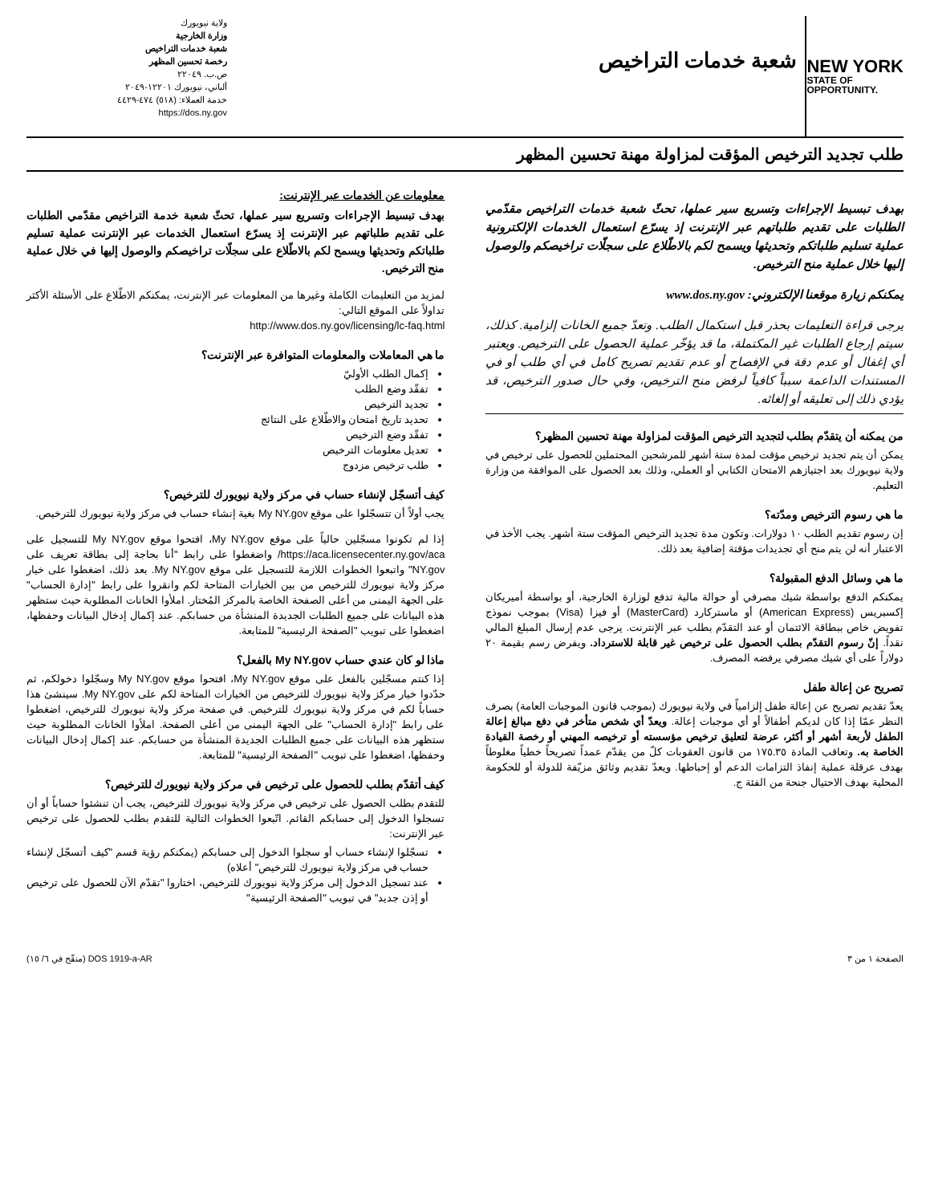NEW YORK
STATE OF
OPPORTUNITY.
شعبة خدمات التراخيص
ولاية نيويورك
وزارة الخارجية
شعبة خدمات التراخيص
رخصة تحسين المظهر
ص.ب. ٢٢٠٤٩
ألباني، نيويورك ١٢٢٠١-٢٠٤٩
خدمة العملاء: (٥١٨) ٤٧٤-٤٤٢٩
https://dos.ny.gov
طلب تجديد الترخيص المؤقت لمزاولة مهنة تحسين المظهر
بهدف تبسيط الإجراءات وتسريع سير عملها، تحثّ شعبة خدمات التراخيص مقدّمي الطلبات على تقديم طلباتهم عبر الإنترنت إذ يسرّع استعمال الخدمات الإلكترونية عملية تسليم طلباتكم وتحديثها ويسمح لكم بالاطّلاع على سجلّات تراخيصكم والوصول إليها خلال عملية منح الترخيص.
يمكنكم زيارة موقعنا الإلكتروني: www.dos.ny.gov
يرجى قراءة التعليمات بحذر قبل استكمال الطلب. وتعدّ جميع الخانات إلزامية. كذلك، سيتم إرجاع الطلبات غير المكتملة، ما قد يؤخّر عملية الحصول على الترخيص. ويعتبر أي إغفال أو عدم دقة في الإفصاح أو عدم تقديم تصريح كامل في أي طلب أو في المستندات الداعمة سبباً كافياً لرفض منح الترخيص، وفي حال صدور الترخيص، قد يؤدي ذلك إلى تعليقه أو إلغائه.
من يمكنه أن يتقدّم بطلب لتجديد الترخيص المؤقت لمزاولة مهنة تحسين المظهر؟
يمكن أن يتم تجديد ترخيص مؤقت لمدة ستة أشهر للمرشحين المحتملين للحصول على ترخيص في ولاية نيويورك بعد اجتيازهم الامتحان الكتابي أو العملي، وذلك بعد الحصول على الموافقة من وزارة التعليم.
ما هي رسوم الترخيص ومدّته؟
إن رسوم تقديم الطلب ١٠ دولارات. وتكون مدة تجديد الترخيص المؤقت ستة أشهر. يجب الأخذ في الاعتبار أنه لن يتم منح أي تجديدات مؤقتة إضافية بعد ذلك.
ما هي وسائل الدفع المقبولة؟
يمكنكم الدفع بواسطة شيك مصرفي أو حوالة مالية تدفع لوزارة الخارجية، أو بواسطة أميريكان إكسبريس (American Express) أو ماستركارد (MasterCard) أو فيزا (Visa) بموجب نموذج تفويض خاص ببطاقة الائتمان أو عند التقدّم بطلب عبر الإنترنت. يرجى عدم إرسال المبلغ المالي نقداً. إنّ رسوم التقدّم بطلب الحصول على ترخيص غير قابلة للاسترداد. ويفرض رسم بقيمة ٢٠ دولاراً على أي شيك مصرفي يرفضه المصرف.
تصريح عن إعالة طفل
يعدّ تقديم تصريح عن إعالة طفل إلزامياً في ولاية نيويورك (بموجب قانون الموجبات العامة) بصرف النظر عمّا إذا كان لديكم أطفالاً أو أي موجبات إعالة. ويعدّ أي شخص متأخر في دفع مبالغ إعالة الطفل لأربعة أشهر أو أكثر، عرضة لتعليق ترخيص مؤسسته أو ترخيصه المهني أو رخصة القيادة الخاصة به. وتعاقب المادة ١٧٥.٣٥ من قانون العقوبات كلّ من يقدّم عمداً تصريحاً خطياً مغلوطاً بهدف عرقلة عملية إنفاذ التزامات الدعم أو إحباطها. ويعدّ تقديم وثائق مزيّفة للدولة أو للحكومة المحلية بهدف الاحتيال جنحة من الفئة ج.
معلومات عن الخدمات عبر الإنترنت:
بهدف تبسيط الإجراءات وتسريع سير عملها، تحثّ شعبة خدمة التراخيص مقدّمي الطلبات على تقديم طلباتهم عبر الإنترنت إذ يسرّع استعمال الخدمات عبر الإنترنت عملية تسليم طلباتكم وتحديثها ويسمح لكم بالاطّلاع على سجلّات تراخيصكم والوصول إليها في خلال عملية منح الترخيص.
لمزيد من التعليمات الكاملة وغيرها من المعلومات عبر الإنترنت، يمكنكم الاطّلاع على الأسئلة الأكثر تداولاً على الموقع التالي:
http://www.dos.ny.gov/licensing/lc-faq.html
ما هي المعاملات والمعلومات المتوافرة عبر الإنترنت؟
إكمال الطلب الأوليّ
تفقّد وضع الطلب
تجديد الترخيص
تحديد تاريخ امتحان والاطّلاع على النتائج
تفقّد وضع الترخيص
تعديل معلومات الترخيص
طلب ترخيص مزدوج
كيف أتسجّل لإنشاء حساب في مركز ولاية نيويورك للترخيص؟
يجب أولاً أن تتسجّلوا على موقع My NY.gov بغية إنشاء حساب في مركز ولاية نيويورك للترخيص.
إذا لم تكونوا مسجّلين حالياً على موقع My NY.gov، افتحوا موقع My NY.gov للتسجيل على https://aca.licensecenter.ny.gov/aca/ واضغطوا على رابط "أنا بحاجة إلى بطاقة تعريف على NY.gov" واتبعوا الخطوات اللازمة للتسجيل على موقع My NY.gov. بعد ذلك، اضغطوا على خيار مركز ولاية نيويورك للترخيص من بين الخيارات المتاحة لكم وانقروا على رابط "إدارة الحساب" على الجهة اليمنى من أعلى الصفحة الخاصة بالمركز المُختار. املأوا الخانات المطلوبة حيث ستظهر هذه البيانات على جميع الطلبات الجديدة المنشأة من حسابكم. عند إكمال إدخال البيانات وحفظها، اضغطوا على تبويب "الصفحة الرئيسية" للمتابعة.
ماذا لو كان عندي حساب My NY.gov بالفعل؟
إذا كنتم مسجّلين بالفعل على موقع My NY.gov، افتحوا موقع My NY.gov وسجّلوا دخولكم، ثم حدّدوا خيار مركز ولاية نيويورك للترخيص من الخيارات المتاحة لكم على My NY.gov. سينشئ هذا حساباً لكم في مركز ولاية نيويورك للترخيص. في صفحة مركز ولاية نيويورك للترخيص، اضغطوا على رابط "إدارة الحساب" على الجهة اليمنى من أعلى الصفحة. املأوا الخانات المطلوبة حيث ستظهر هذه البيانات على جميع الطلبات الجديدة المنشأة من حسابكم. عند إكمال إدخال البيانات وحفظها، اضغطوا على تبويب "الصفحة الرئيسية" للمتابعة.
كيف أتقدّم بطلب للحصول على ترخيص في مركز ولاية نيويورك للترخيص؟
للتقدم بطلب الحصول على ترخيص في مركز ولاية نيويورك للترخيص، يجب أن تنشئوا حساباً أو أن تسجلوا الدخول إلى حسابكم القائم. اتّبعوا الخطوات التالية للتقدم بطلب للحصول على ترخيص عبر الإنترنت:
تسجّلوا لإنشاء حساب أو سجلوا الدخول إلى حسابكم (يمكنكم رؤية قسم "كيف أتسجّل لإنشاء حساب في مركز ولاية نيويورك للترخيص" أعلاه)
عند تسجيل الدخول إلى مركز ولاية نيويورك للترخيص، اختاروا "تقدّم الآن للحصول على ترخيص أو إذن جديد" في تبويب "الصفحة الرئيسية"
الصفحة ١ من ٣ DOS 1919-a-AR (منقّح في ٦/ ١٥)